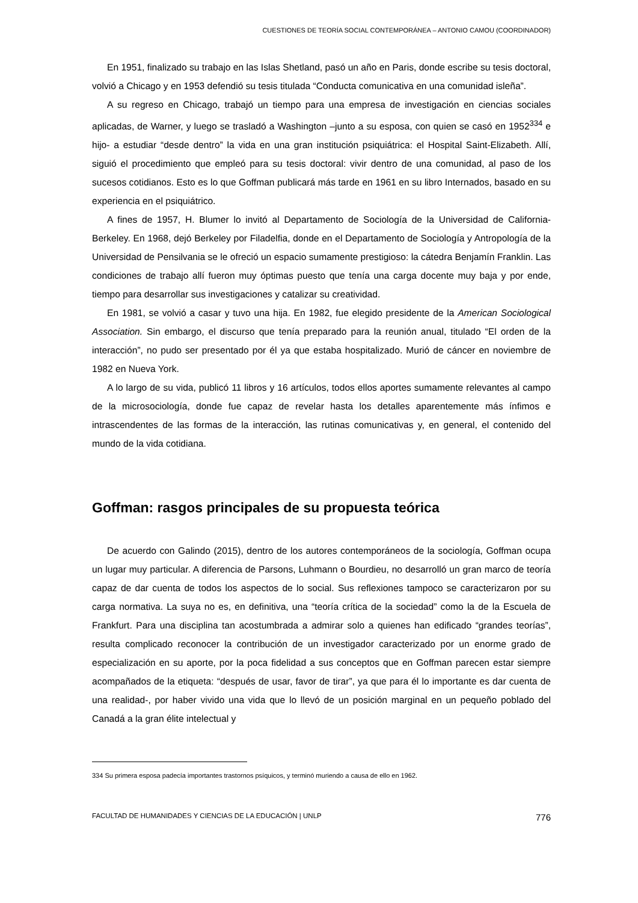CUESTIONES DE TEORÍA SOCIAL CONTEMPORÁNEA – ANTONIO CAMOU (COORDINADOR)
En 1951, finalizado su trabajo en las Islas Shetland, pasó un año en Paris, donde escribe su tesis doctoral, volvió a Chicago y en 1953 defendió su tesis titulada “Conducta comunicativa en una comunidad isleña”.
A su regreso en Chicago, trabajó un tiempo para una empresa de investigación en ciencias sociales aplicadas, de Warner, y luego se trasladó a Washington –junto a su esposa, con quien se casó en 1952<sup>334</sup> e hijo- a estudiar “desde dentro” la vida en una gran institución psiquiátrica: el Hospital Saint-Elizabeth. Allí, siguió el procedimiento que empleó para su tesis doctoral: vivir dentro de una comunidad, al paso de los sucesos cotidianos. Esto es lo que Goffman publicará más tarde en 1961 en su libro Internados, basado en su experiencia en el psiquiátrico.
A fines de 1957, H. Blumer lo invitó al Departamento de Sociología de la Universidad de California-Berkeley. En 1968, dejó Berkeley por Filadelfia, donde en el Departamento de Sociología y Antropología de la Universidad de Pensilvania se le ofreció un espacio sumamente prestigioso: la cátedra Benjamín Franklin. Las condiciones de trabajo allí fueron muy óptimas puesto que tenía una carga docente muy baja y por ende, tiempo para desarrollar sus investigaciones y catalizar su creatividad.
En 1981, se volvió a casar y tuvo una hija. En 1982, fue elegido presidente de la American Sociological Association. Sin embargo, el discurso que tenía preparado para la reunión anual, titulado “El orden de la interacción”, no pudo ser presentado por él ya que estaba hospitalizado. Murió de cáncer en noviembre de 1982 en Nueva York.
A lo largo de su vida, publicó 11 libros y 16 artículos, todos ellos aportes sumamente relevantes al campo de la microsociología, donde fue capaz de revelar hasta los detalles aparentemente más ínfimos e intrascendentes de las formas de la interacción, las rutinas comunicativas y, en general, el contenido del mundo de la vida cotidiana.
Goffman: rasgos principales de su propuesta teórica
De acuerdo con Galindo (2015), dentro de los autores contemporáneos de la sociología, Goffman ocupa un lugar muy particular. A diferencia de Parsons, Luhmann o Bourdieu, no desarrolló un gran marco de teoría capaz de dar cuenta de todos los aspectos de lo social. Sus reflexiones tampoco se caracterizaron por su carga normativa. La suya no es, en definitiva, una “teoría crítica de la sociedad” como la de la Escuela de Frankfurt. Para una disciplina tan acostumbrada a admirar solo a quienes han edificado “grandes teorías”, resulta complicado reconocer la contribución de un investigador caracterizado por un enorme grado de especialización en su aporte, por la poca fidelidad a sus conceptos que en Goffman parecen estar siempre acompañados de la etiqueta: “después de usar, favor de tirar”, ya que para él lo importante es dar cuenta de una realidad-, por haber vivido una vida que lo llevó de un posición marginal en un pequeño poblado del Canadá a la gran élite intelectual y
334 Su primera esposa padecía importantes trastornos psíquicos, y terminó muriendo a causa de ello en 1962.
FACULTAD DE HUMANIDADES Y CIENCIAS DE LA EDUCACIÓN | UNLP 776